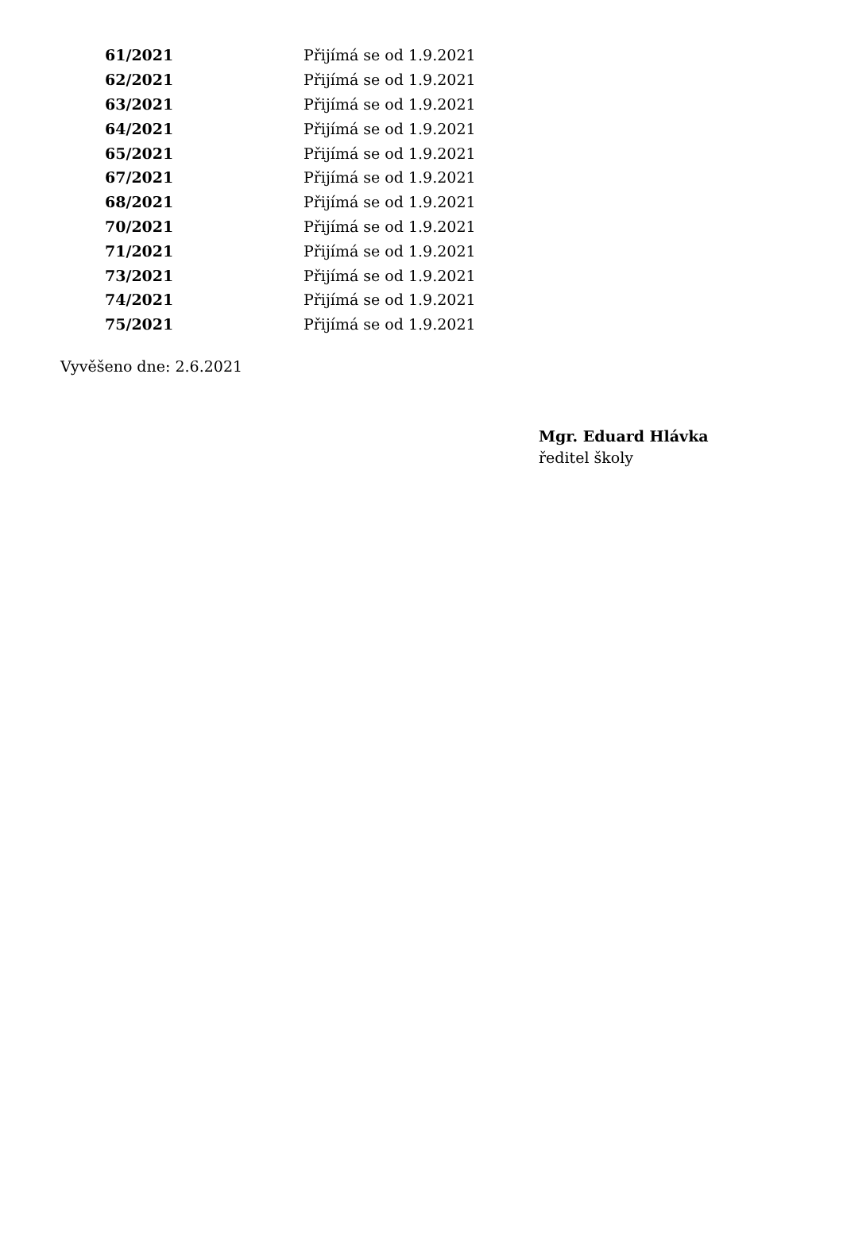| 61/2021 | Přijímá se od 1.9.2021 |
| 62/2021 | Přijímá se od 1.9.2021 |
| 63/2021 | Přijímá se od 1.9.2021 |
| 64/2021 | Přijímá se od 1.9.2021 |
| 65/2021 | Přijímá se od 1.9.2021 |
| 67/2021 | Přijímá se od 1.9.2021 |
| 68/2021 | Přijímá se od 1.9.2021 |
| 70/2021 | Přijímá se od 1.9.2021 |
| 71/2021 | Přijímá se od 1.9.2021 |
| 73/2021 | Přijímá se od 1.9.2021 |
| 74/2021 | Přijímá se od 1.9.2021 |
| 75/2021 | Přijímá se od 1.9.2021 |
Vyvěšeno dne: 2.6.2021
Mgr. Eduard Hlávka
ředitel školy